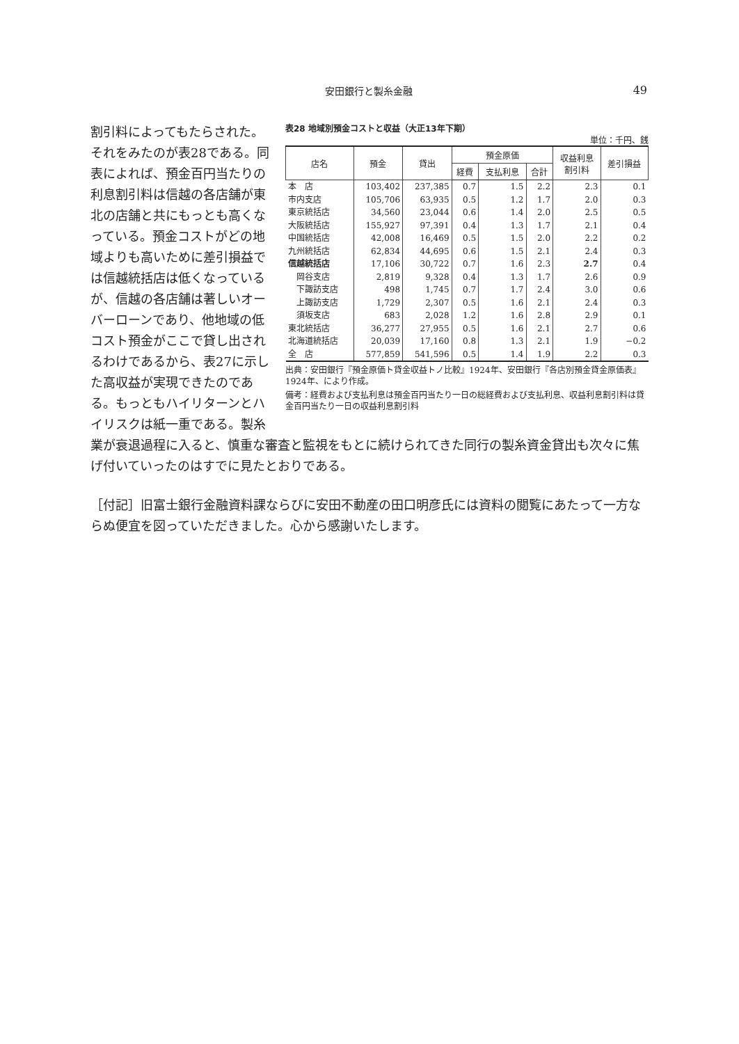安田銀行と製糸金融
49
割引料によってもたらされた。それをみたのが表28である。同表によれば、預金百円当たりの利息割引料は信越の各店舗が東北の店舗と共にもっとも高くなっている。預金コストがどの地域よりも高いために差引損益では信越統括店は低くなっているが、信越の各店舗は著しいオーバーローンであり、他地域の低コスト預金がここで貸し出されるわけであるから、表27に示した高収益が実現できたのである。もっともハイリターンとハイリスクは紙一重である。製糸
表28 地域別預金コストと収益（大正13年下期）
単位：千円、銭
| 店名 | 預金 | 貸出 | 預金原価 | | | 収益利息 割引料 | 差引損益 |
| --- | --- | --- | --- | --- | --- | --- | --- |
| | | | 経費 | 支払利息 | 合計 | | |
| 本 店 | 103,402 | 237,385 | 0.7 | 1.5 | 2.2 | 2.3 | 0.1 |
| 市内支店 | 105,706 | 63,935 | 0.5 | 1.2 | 1.7 | 2.0 | 0.3 |
| 東京統括店 | 34,560 | 23,044 | 0.6 | 1.4 | 2.0 | 2.5 | 0.5 |
| 大阪統括店 | 155,927 | 97,391 | 0.4 | 1.3 | 1.7 | 2.1 | 0.4 |
| 中国統括店 | 42,008 | 16,469 | 0.5 | 1.5 | 2.0 | 2.2 | 0.2 |
| 九州統括店 | 62,834 | 44,695 | 0.6 | 1.5 | 2.1 | 2.4 | 0.3 |
| 信越統括店 | 17,106 | 30,722 | 0.7 | 1.6 | 2.3 | 2.7 | 0.4 |
| 岡谷支店 | 2,819 | 9,328 | 0.4 | 1.3 | 1.7 | 2.6 | 0.9 |
| 下諏訪支店 | 498 | 1,745 | 0.7 | 1.7 | 2.4 | 3.0 | 0.6 |
| 上諏訪支店 | 1,729 | 2,307 | 0.5 | 1.6 | 2.1 | 2.4 | 0.3 |
| 須坂支店 | 683 | 2,028 | 1.2 | 1.6 | 2.8 | 2.9 | 0.1 |
| 東北統括店 | 36,277 | 27,955 | 0.5 | 1.6 | 2.1 | 2.7 | 0.6 |
| 北海道統括店 | 20,039 | 17,160 | 0.8 | 1.3 | 2.1 | 1.9 | −0.2 |
| 全 店 | 577,859 | 541,596 | 0.5 | 1.4 | 1.9 | 2.2 | 0.3 |
出典：安田銀行『預金原価ト貸金収益トノ比較』1924年、安田銀行『各店別預金貸金原価表』1924年、により作成。
備考：経費および支払利息は預金百円当たり一日の総経費および支払利息、収益利息割引料は貸金百円当たり一日の収益利息割引料
業が衰退過程に入ると、慎重な審査と監視をもとに続けられてきた同行の製糸資金貸出も次々に焦げ付いていったのはすでに見たとおりである。
［付記］旧富士銀行金融資料課ならびに安田不動産の田口明彦氏には資料の閲覧にあたって一方ならぬ便宜を図っていただきました。心から感謝いたします。